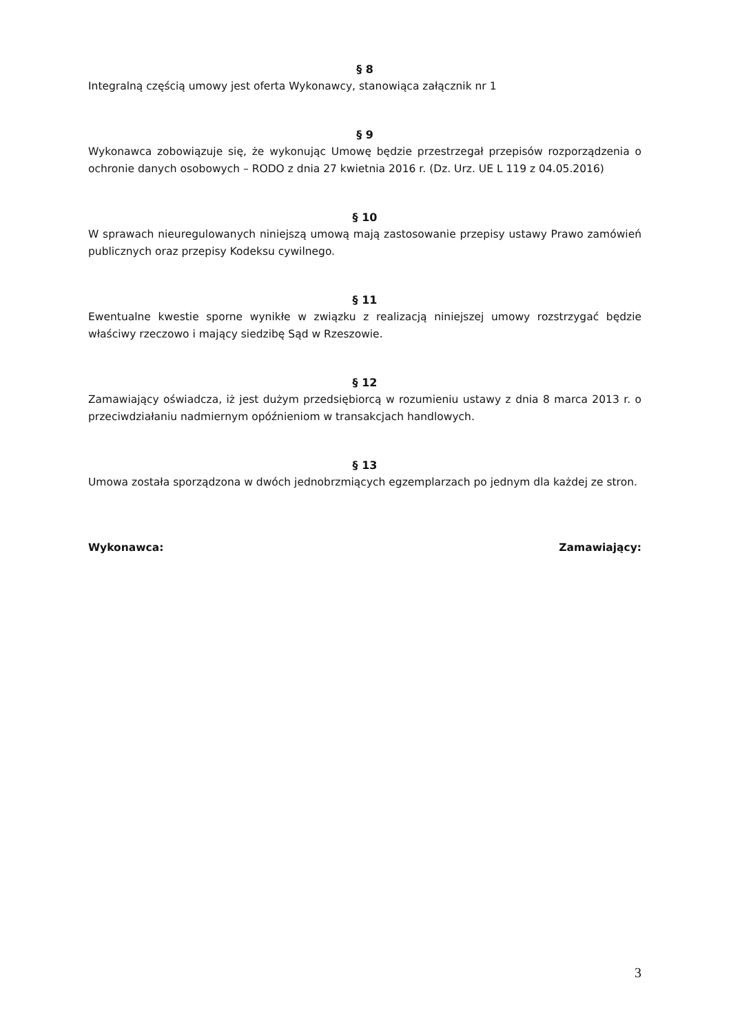§ 8
Integralną częścią umowy jest oferta Wykonawcy, stanowiąca załącznik nr 1
§ 9
Wykonawca zobowiązuje się, że wykonując Umowę będzie przestrzegał przepisów rozporządzenia o ochronie danych osobowych – RODO z dnia 27 kwietnia 2016 r. (Dz. Urz. UE L 119 z 04.05.2016)
§ 10
W sprawach nieuregulowanych niniejszą umową mają zastosowanie przepisy ustawy Prawo zamówień publicznych oraz przepisy Kodeksu cywilnego.
§ 11
Ewentualne kwestie sporne wynikłe w związku z realizacją niniejszej umowy rozstrzygać będzie właściwy rzeczowo i mający siedzibę Sąd w Rzeszowie.
§ 12
Zamawiający oświadcza, iż jest dużym przedsiębiorcą w rozumieniu ustawy z dnia 8 marca 2013 r. o przeciwdziałaniu nadmiernym opóźnieniom w transakcjach handlowych.
§ 13
Umowa została sporządzona w dwóch jednobrzmiących egzemplarzach po jednym dla każdej ze stron.
Wykonawca: Zamawiający:
3